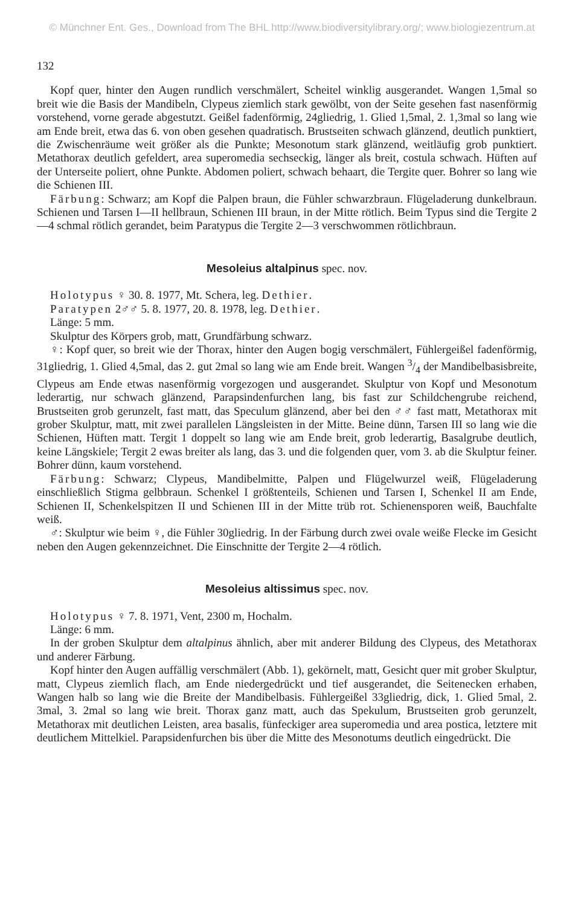© Münchner Ent. Ges., Download from The BHL http://www.biodiversitylibrary.org/; www.biologiezentrum.at
132
Kopf quer, hinter den Augen rundlich verschmälert, Scheitel winklig ausgerandet. Wangen 1,5mal so breit wie die Basis der Mandibeln, Clypeus ziemlich stark gewölbt, von der Seite gesehen fast nasenförmig vorstehend, vorne gerade abgestutzt. Geißel fadenförmig, 24gliedrig, 1. Glied 1,5mal, 2. 1,3mal so lang wie am Ende breit, etwa das 6. von oben gesehen quadratisch. Brustseiten schwach glänzend, deutlich punktiert, die Zwischenräume weit größer als die Punkte; Mesonotum stark glänzend, weitläufig grob punktiert. Metathorax deutlich gefeldert, area superomedia sechseckig, länger als breit, costula schwach. Hüften auf der Unterseite poliert, ohne Punkte. Abdomen poliert, schwach behaart, die Tergite quer. Bohrer so lang wie die Schienen III.
Färbung: Schwarz; am Kopf die Palpen braun, die Fühler schwarzbraun. Flügeladerung dunkelbraun. Schienen und Tarsen I—II hellbraun, Schienen III braun, in der Mitte rötlich. Beim Typus sind die Tergite 2—4 schmal rötlich gerandet, beim Paratypus die Tergite 2—3 verschwommen rötlichbraun.
Mesoleius altalpinus spec. nov.
Holotypus ♀ 30. 8. 1977, Mt. Schera, leg. Dethier.
Paratypen 2♂♂ 5. 8. 1977, 20. 8. 1978, leg. Dethier.
Länge: 5 mm.
Skulptur des Körpers grob, matt, Grundfärbung schwarz.
♀: Kopf quer, so breit wie der Thorax, hinter den Augen bogig verschmälert, Fühlergeißel fadenförmig, 31gliedrig, 1. Glied 4,5mal, das 2. gut 2mal so lang wie am Ende breit. Wangen 3/4 der Mandibelbasisbreite, Clypeus am Ende etwas nasenförmig vorgezogen und ausgerandet. Skulptur von Kopf und Mesonotum lederartig, nur schwach glänzend, Parapsindenfurchen lang, bis fast zur Schildchengrube reichend, Brustseiten grob gerunzelt, fast matt, das Speculum glänzend, aber bei den ♂♂ fast matt, Metathorax mit grober Skulptur, matt, mit zwei parallelen Längsleisten in der Mitte. Beine dünn, Tarsen III so lang wie die Schienen, Hüften matt. Tergit 1 doppelt so lang wie am Ende breit, grob lederartig, Basalgrube deutlich, keine Längskiele; Tergit 2 ewas breiter als lang, das 3. und die folgenden quer, vom 3. ab die Skulptur feiner. Bohrer dünn, kaum vorstehend.
Färbung: Schwarz; Clypeus, Mandibelmitte, Palpen und Flügelwurzel weiß, Flügeladerung einschließlich Stigma gelbbraun. Schenkel I größtenteils, Schienen und Tarsen I, Schenkel II am Ende, Schienen II, Schenkelspitzen II und Schienen III in der Mitte trüb rot. Schienensporen weiß, Bauchfalte weiß.
♂: Skulptur wie beim ♀, die Fühler 30gliedrig. In der Färbung durch zwei ovale weiße Flecke im Gesicht neben den Augen gekennzeichnet. Die Einschnitte der Tergite 2—4 rötlich.
Mesoleius altissimus spec. nov.
Holotypus ♀ 7. 8. 1971, Vent, 2300 m, Hochalm.
Länge: 6 mm.
In der groben Skulptur dem altalpinus ähnlich, aber mit anderer Bildung des Clypeus, des Metathorax und anderer Färbung.
Kopf hinter den Augen auffällig verschmälert (Abb. 1), gekörnelt, matt, Gesicht quer mit grober Skulptur, matt, Clypeus ziemlich flach, am Ende niedergedrückt und tief ausgerandet, die Seitenecken erhaben, Wangen halb so lang wie die Breite der Mandibelbasis. Fühlergeißel 33gliedrig, dick, 1. Glied 5mal, 2. 3mal, 3. 2mal so lang wie breit. Thorax ganz matt, auch das Spekulum, Brustseiten grob gerunzelt, Metathorax mit deutlichen Leisten, area basalis, fünfeckiger area superomedia und area postica, letztere mit deutlichem Mittelkiel. Parapsidenfurchen bis über die Mitte des Mesonotums deutlich eingedrückt. Die